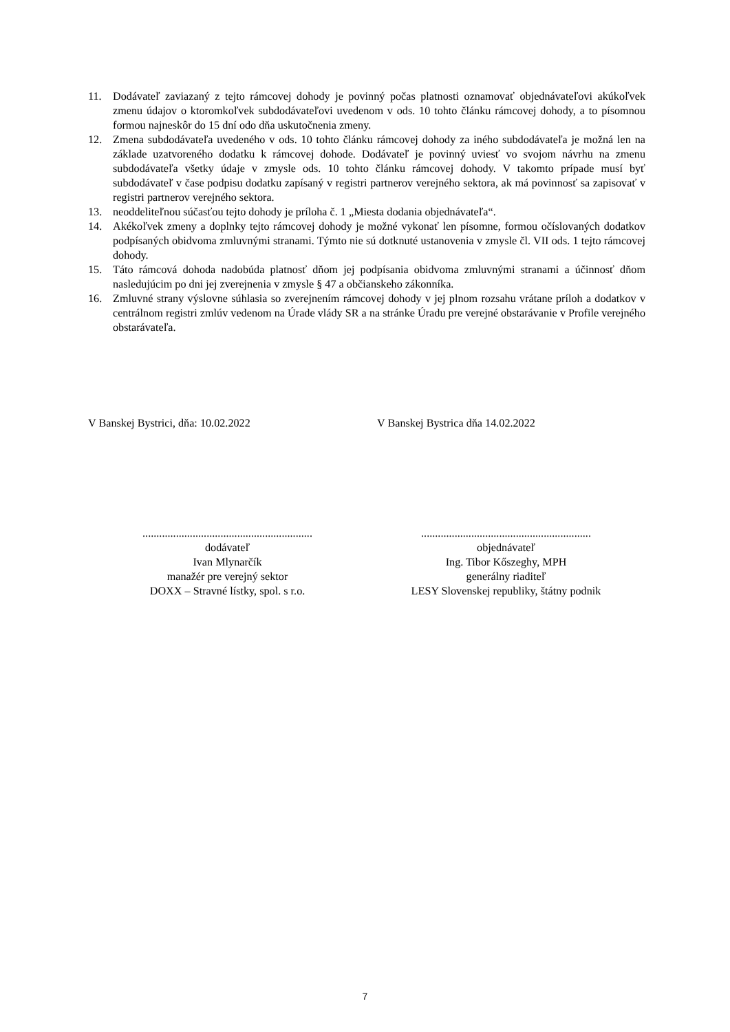11. Dodávateľ zaviazaný z tejto rámcovej dohody je povinný počas platnosti oznamovať objednávateľovi akúkoľvek zmenu údajov o ktoromkoľvek subdodávateľovi uvedenom v ods. 10 tohto článku rámcovej dohody, a to písomnou formou najneskôr do 15 dní odo dňa uskutočnenia zmeny.
12. Zmena subdodávateľa uvedeného v ods. 10 tohto článku rámcovej dohody za iného subdodávateľa je možná len na základe uzatvoreného dodatku k rámcovej dohode. Dodávateľ je povinný uviesť vo svojom návrhu na zmenu subdodávateľa všetky údaje v zmysle ods. 10 tohto článku rámcovej dohody. V takomto prípade musí byť subdodávateľ v čase podpisu dodatku zapísaný v registri partnerov verejného sektora, ak má povinnosť sa zapisovať v registri partnerov verejného sektora.
13. neoddeliteľnou súčasťou tejto dohody je príloha č. 1 „Miesta dodania objednávateľa“.
14. Akékoľvek zmeny a doplnky tejto rámcovej dohody je možné vykonať len písomne, formou očíslovaných dodatkov podpísaných obidvoma zmluvnými stranami. Týmto nie sú dotknuté ustanovenia v zmysle čl. VII ods. 1 tejto rámcovej dohody.
15. Táto rámcová dohoda nadobúda platnosť dňom jej podpísania obidvoma zmluvnými stranami a účinnosť dňom nasledujúcim po dni jej zverejnenia v zmysle § 47 a občianskeho zákonníka.
16. Zmluvné strany výslovne súhlasia so zverejnením rámcovej dohody v jej plnom rozsahu vrátane príloh a dodatkov v centrálnom registri zmlúv vedenom na Úrade vlády SR a na stránke Úradu pre verejné obstarávanie v Profile verejného obstarávateľa.
V Banskej Bystrici, dňa: 10.02.2022
V Banskej Bystrica dňa 14.02.2022
.............................................................
dodávateľ
Ivan Mlynarčík
manažér pre verejný sektor
DOXX – Stravné lístky, spol. s r.o.
.............................................................
objednávateľ
Ing. Tibor Kőszeghy, MPH
generálny riaditeľ
LESY Slovenskej republiky, štátny podnik
7